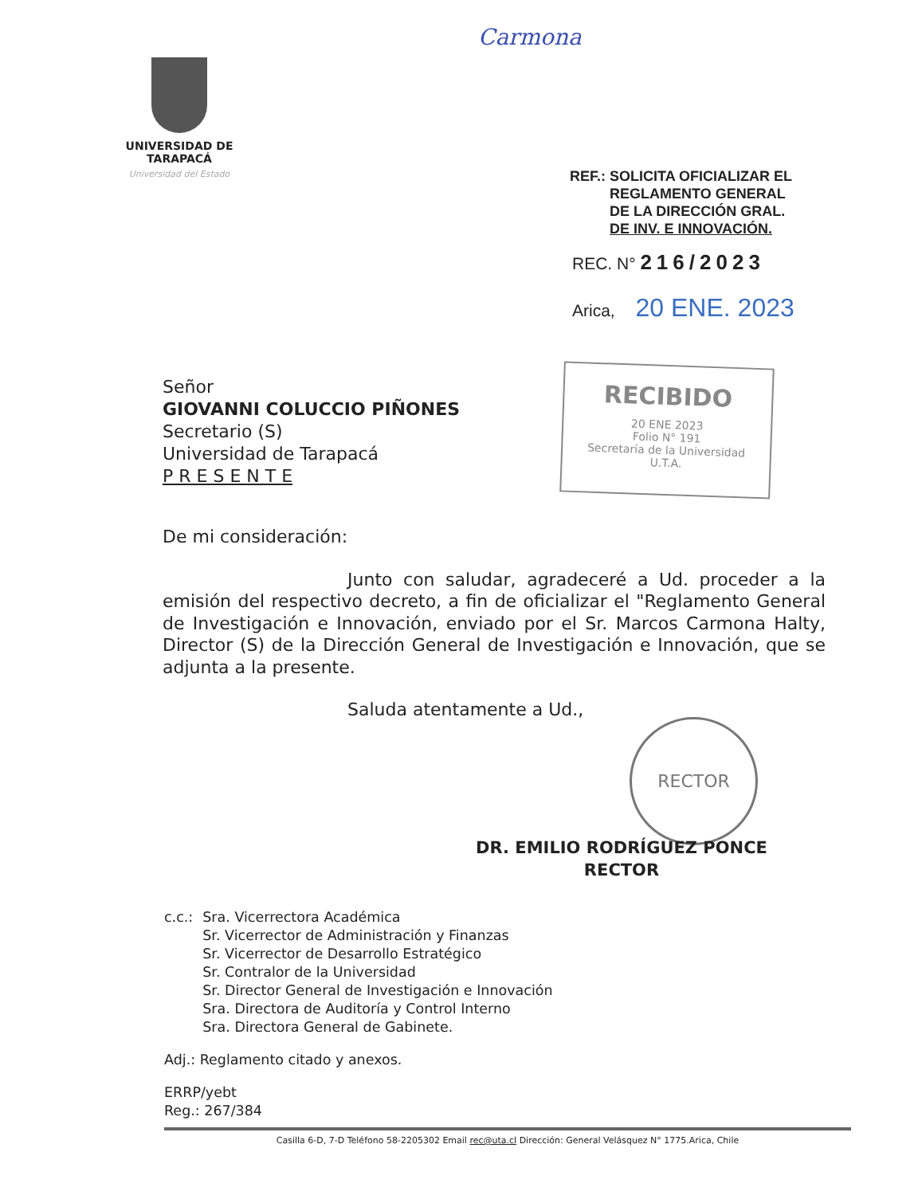Carmona
UNIVERSIDAD DE TARAPACÁ
Universidad del Estado
REF.: SOLICITA OFICIALIZAR EL
REGLAMENTO GENERAL
DE LA DIRECCIÓN GRAL.
DE INV. E INNOVACIÓN.
REC. N° 216/2023
Arica, 20 ENE. 2023
RECIBIDO
20 ENE 2023
Folio N° 191
Secretaría de la Universidad
U.T.A.
Señor
GIOVANNI COLUCCIO PIÑONES
Secretario (S)
Universidad de Tarapacá
P R E S E N T E
De mi consideración:
Junto con saludar, agradeceré a Ud. proceder a la emisión del respectivo decreto, a fin de oficializar el "Reglamento General de Investigación e Innovación, enviado por el Sr. Marcos Carmona Halty, Director (S) de la Dirección General de Investigación e Innovación, que se adjunta a la presente.
Saluda atentamente a Ud.,
RECTOR
DR. EMILIO RODRÍGUEZ PONCE
RECTOR
| c.c.: | Sra. Vicerrectora Académica Sr. Vicerrector de Administración y Finanzas Sr. Vicerrector de Desarrollo Estratégico Sr. Contralor de la Universidad Sr. Director General de Investigación e Innovación Sra. Directora de Auditoría y Control Interno Sra. Directora General de Gabinete. |
Adj.: Reglamento citado y anexos.
ERRP/yebt
Reg.: 267/384
Casilla 6-D, 7-D Teléfono 58-2205302 Email rec@uta.cl Dirección: General Velásquez N° 1775.Arica, Chile